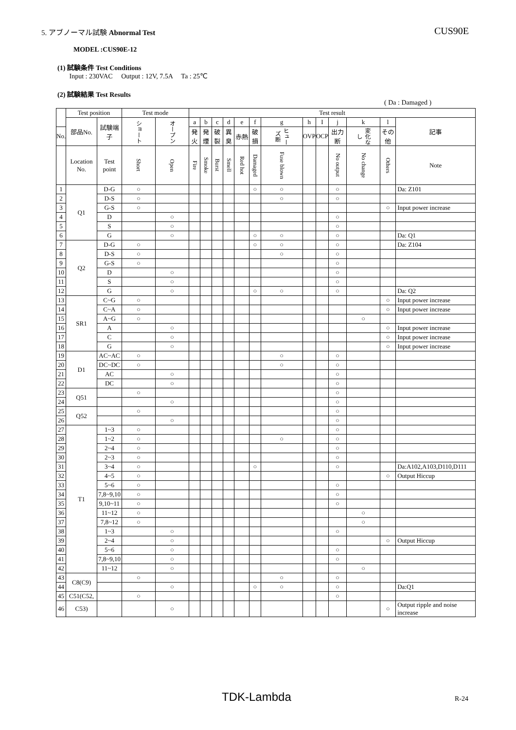5. アブノーマル試験 Abnormal Test
CUS90E
MODEL :CUS90E-12
(1) 試験条件 Test Conditions
Input : 230VAC Output : 12V, 7.5A Ta : 25℃
(2) 試験結果 Test Results
( Da : Damaged )
| | Test position | | Test mode | | Test result | | | | | | | | | | | | |
| --- | --- | --- | --- | --- | --- | --- | --- | --- | --- | --- | --- | --- | --- | --- | --- | --- | --- |
| | 部品No. | 試験端子 | ショート | オープン | a | b | c | d | e | f | g | h | I | j | k | l | 記事 |
| No. | | | | | 発火 | 発煙 | 破裂 | 異臭 | 赤熱 | 破損 | ヒューズ断 | OVP | OCP | 出力断 | 変化なし | その他 | |
| | Location No. | Test point | Short | Open | Fire | Smoke | Burst | Smell | Red hot | Damaged | Fuse blown | | | No output | No change | Others | Note |
| 1 | Q1 | D-G | ○ | | | | | | | ○ | ○ | | | ○ | | | Da: Z101 |
| 2 | | D-S | ○ | | | | | | | | ○ | | | ○ | | | |
| 3 | | G-S | ○ | | | | | | | | | | | | | ○ | Input power increase |
| 4 | | D | | ○ | | | | | | | | | | ○ | | | |
| 5 | | S | | ○ | | | | | | | | | | ○ | | | |
| 6 | | G | | ○ | | | | | | ○ | ○ | | | ○ | | | Da: Q1 |
| 7 | Q2 | D-G | ○ | | | | | | | ○ | ○ | | | ○ | | | Da: Z104 |
| 8 | | D-S | ○ | | | | | | | | ○ | | | ○ | | | |
| 9 | | G-S | ○ | | | | | | | | | | | ○ | | | |
| 10 | | D | | ○ | | | | | | | | | | ○ | | | |
| 11 | | S | | ○ | | | | | | | | | | ○ | | | |
| 12 | | G | | ○ | | | | | | ○ | ○ | | | ○ | | | Da: Q2 |
| 13 | SR1 | C~G | ○ | | | | | | | | | | | | | ○ | Input power increase |
| 14 | | C~A | ○ | | | | | | | | | | | | | ○ | Input power increase |
| 15 | | A~G | ○ | | | | | | | | | | | | ○ | | |
| 16 | | A | | ○ | | | | | | | | | | | | ○ | Input power increase |
| 17 | | C | | ○ | | | | | | | | | | | | ○ | Input power increase |
| 18 | | G | | ○ | | | | | | | | | | | | ○ | Input power increase |
| 19 | D1 | AC~AC | ○ | | | | | | | | ○ | | | ○ | | | |
| 20 | | DC~DC | ○ | | | | | | | | ○ | | | ○ | | | |
| 21 | | AC | | ○ | | | | | | | | | | ○ | | | |
| 22 | | DC | | ○ | | | | | | | | | | ○ | | | |
| 23 | Q51 | | ○ | | | | | | | | | | | ○ | | | |
| 24 | | | | ○ | | | | | | | | | | ○ | | | |
| 25 | Q52 | | ○ | | | | | | | | | | | ○ | | | |
| 26 | | | | ○ | | | | | | | | | | ○ | | | |
| 27 | T1 | 1~3 | ○ | | | | | | | | | | | ○ | | | |
| 28 | | 1~2 | ○ | | | | | | | | ○ | | | ○ | | | |
| 29 | | 2~4 | ○ | | | | | | | | | | | ○ | | | |
| 30 | | 2~3 | ○ | | | | | | | | | | | ○ | | | |
| 31 | | 3~4 | ○ | | | | | | | ○ | | | | ○ | | | Da:A102,A103,D110,D111 |
| 32 | | 4~5 | ○ | | | | | | | | | | | | | ○ | Output Hiccup |
| 33 | | 5~6 | ○ | | | | | | | | | | | ○ | | | |
| 34 | | 7,8~9,10 | ○ | | | | | | | | | | | ○ | | | |
| 35 | | 9,10~11 | ○ | | | | | | | | | | | ○ | | | |
| 36 | | 11~12 | ○ | | | | | | | | | | | | ○ | | |
| 37 | | 7,8~12 | ○ | | | | | | | | | | | | ○ | | |
| 38 | | 1~3 | | ○ | | | | | | | | | | ○ | | | |
| 39 | | 2~4 | | ○ | | | | | | | | | | | | ○ | Output Hiccup |
| 40 | | 5~6 | | ○ | | | | | | | | | | ○ | | | |
| 41 | | 7,8~9,10 | | ○ | | | | | | | | | | ○ | | | |
| 42 | | 11~12 | | ○ | | | | | | | | | | | ○ | | |
| 43 | C8(C9) | | ○ | | | | | | | | ○ | | | ○ | | | |
| 44 | | | | ○ | | | | | | ○ | ○ | | | ○ | | | Da:Q1 |
| 45 | C51(C52, | | ○ | | | | | | | | | | | ○ | | | |
| 46 | C53) | | | ○ | | | | | | | | | | | | ○ | Output ripple and noise increase |
TDK-Lambda R-24